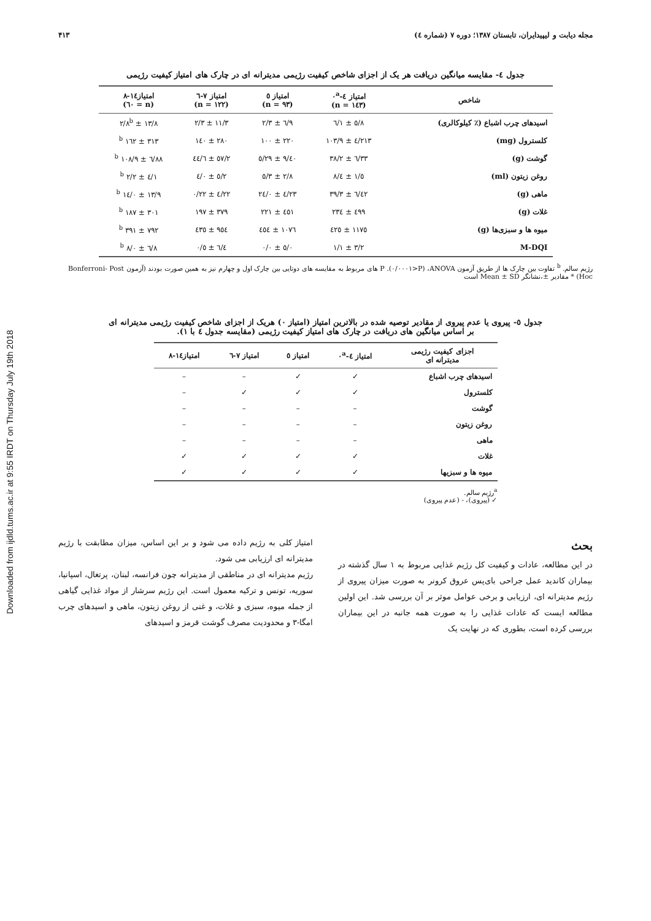Downloaded from ijdld.tums.ac.ir at 9:55 IRDT on Thursday July 19th 2018
مجله دیابت و لیپیدایران، تابستان ۱۳۸۷؛ دوره ۷ (شماره ٤) ۴۱۳
جدول ٤- مقایسه میانگین دریافت هر یک از اجزای شاخص کیفیت رژیمی مدیترانه ای در چارک های امتیاز کیفیت رژیمی
| شاخص | امتیاز ٤-٠<sup>a</sup> (n = ۱٤۳) | امتیاز ٥ (n = ۹۳) | امتیاز ۷-٦ (n = ۱۲۲) | امتیاز۱٤-۸ (n = ٦٠) |
| --- | --- | --- | --- | --- |
| اسیدهای چرب اشباع (٪ کیلوکالری) | ۸/٥ ± ۱/٦ | ۹/٦ ± ۲/۳ | ۱۱/۳ ± ۲/۳ | ۱۳/۸ ± ۲/۸<sup>b</sup> |
| کلسترول (mg) | ۲۱۳/٤ ± ۱٠۳/۹ | ۲۲٠ ± ۱٠٠ | ۲۸٠ ± ۱٤٠ | ۳۱۳ ± ۱٦۲ <sup>b</sup> |
| گوشت (g) | ۳۳/٦ ± ۳۸/۲ | ٤٠/۹ ± ۲۹/٥ | ٥۷/۲ ± ٤٤/٦ | ۸۸/٦ ± ۱٠۸/۹ <sup>b</sup> |
| روغن زیتون (ml) | ٥/۱ ± ٤/۸ | ۲/۸ ± ۳/٥ | ۲/٥ ± ٤/٠ | ۱/٤ ± ۲/۲ <sup>b</sup> |
| ماهی (g) | ٤۲/٦ ± ۳۹/۳ | ۲۳/٤ ± ۲٤/٠ | ۲۲/٤ ± ۲۲/٠ | ۱۳/۹ ± ۱٤/٠ <sup>b</sup> |
| غلات (g) | ٤۹۹ ± ۲۳٤ | ٤٥۱ ± ۲۲۱ | ۳۷۹ ± ۱۹۷ | ۳٠۱ ± ۱۸۷ <sup>b</sup> |
| میوه ها و سبزی‌ها (g) | ۱۱۷٥ ± ٤۲٥ | ۱٠۷٦ ± ٤٥٤ | ۹٥٤ ± ٤۳٥ | ۷۹۲ ± ۳۹۱ <sup>b</sup> |
| M-DQI | ۳/۲ ± ۱/۱ | ٥/٠ ± ٠/٠ | ٦/٤ ± ٠/٥ | ۸/٦ ± ٠/۸ <sup>b</sup> |
رژیم سالم. <sup>b</sup> تفاوت بین چارک ها از طریق آزمون ANOVA، (P<٠/٠٠٠۱). P های مربوط به مقایسه های دوتایی بین چارک اول و چهارم نیز به همین صورت بودند (آزمون Bonferroni- Post Hoc) * مقادیر ±،نشانگر Mean ± SD است
جدول ٥- پیروی یا عدم پیروی از مقادیر توصیه شده در بالاترین امتیاز (امتیاز ٠) هریک از اجزای شاخص کیفیت رژیمی مدیترانه ای
بر اساس میانگین های دریافت در چارک های امتیاز کیفیت رژیمی (مقایسه جدول ٤ با ۱).
| اجزای کیفیت رژیمی مدیترانه ای | امتیاز ٤-٠<sup>a</sup> | امتیاز ٥ | امتیاز ۷-٦ | امتیاز۱٤-۸ |
| --- | --- | --- | --- | --- |
| اسیدهای چرب اشباع | ✓ | ✓ | – | – |
| کلسترول | ✓ | ✓ | ✓ | – |
| گوشت | – | – | – | – |
| روغن زیتون | – | – | – | – |
| ماهی | – | – | – | – |
| غلات | ✓ | ✓ | ✓ | ✓ |
| میوه ها و سبزیها | ✓ | ✓ | ✓ | ✓ |
<sup>a</sup> رژیم سالم.
✓ (پیروی)، - (عدم پیروی)
بحث
در این مطالعه، عادات و کیفیت کل رژیم غذایی مربوط به ۱ سال گذشته در بیماران کاندید عمل جراحی بای‌پس عروق کرونر به صورت میزان پیروی از رژیم مدیترانه ای، ارزیابی و برخی عوامل موثر بر آن بررسی شد. این اولین مطالعه ایست که عادات غذایی را به صورت همه جانبه در این بیماران بررسی کرده است، بطوری که در نهایت یک
امتیاز کلی به رژیم داده می شود و بر این اساس، میزان مطابقت با رژیم مدیترانه ای ارزیابی می شود.
رژیم مدیترانه ای در مناطقی از مدیترانه چون فرانسه، لبنان، پرتغال، اسپانیا، سوریه، تونس و ترکیه معمول است. این رژیم سرشار از مواد غذایی گیاهی از جمله میوه، سبزی و غلات، و غنی از روغن زیتون، ماهی و اسیدهای چرب امگا-۳ و محدودیت مصرف گوشت قرمز و اسیدهای